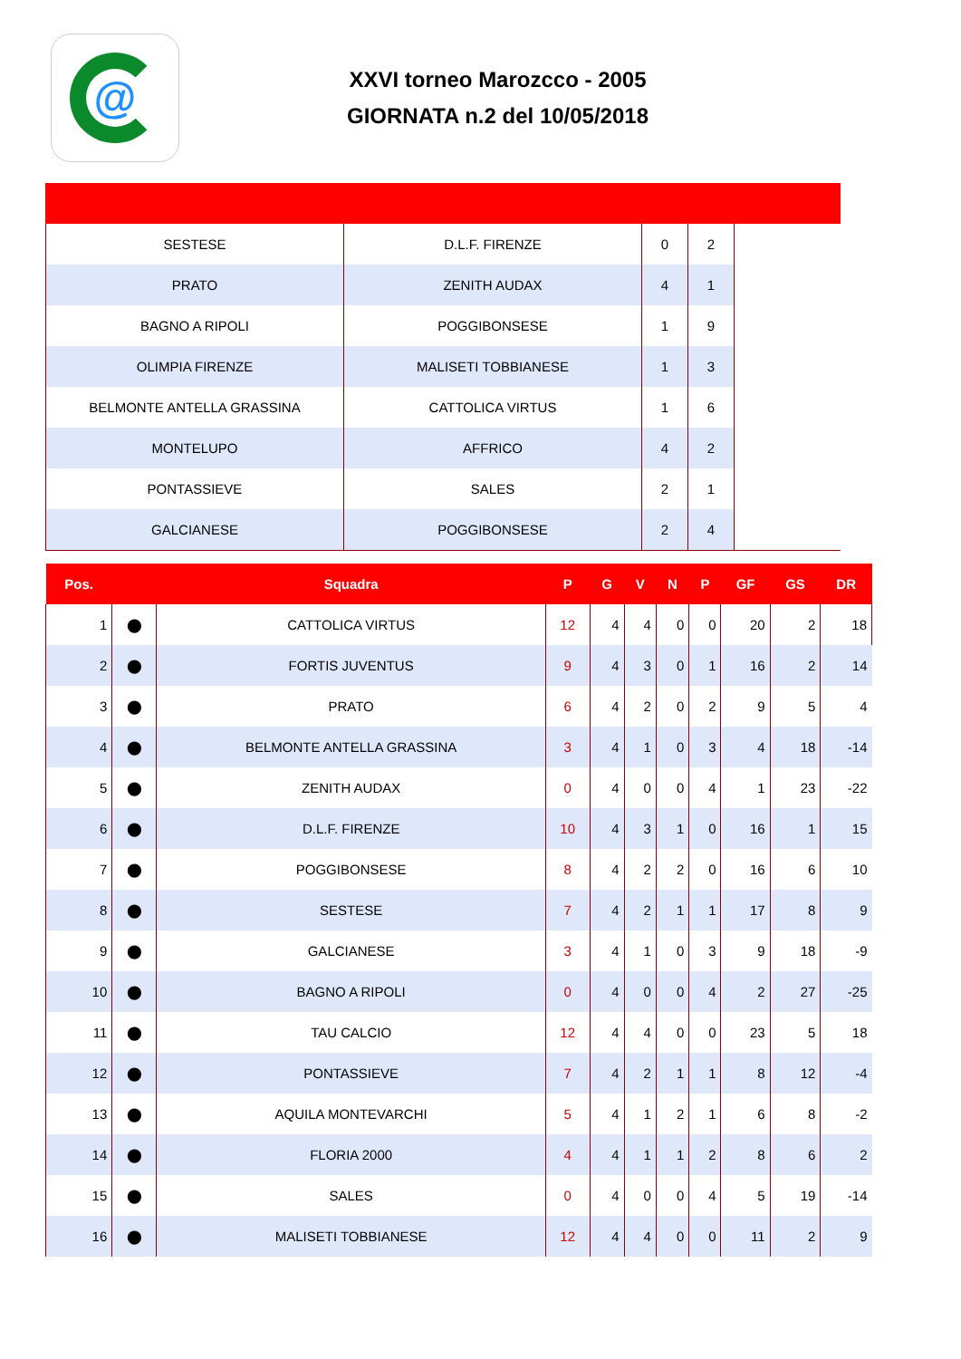@
XXVI torneo Marozcco - 2005
GIORNATA n.2 del 10/05/2018
| SESTESE | D.L.F. FIRENZE | 0 | 2 | |
| PRATO | ZENITH AUDAX | 4 | 1 | |
| BAGNO A RIPOLI | POGGIBONSESE | 1 | 9 | |
| OLIMPIA FIRENZE | MALISETI TOBBIANESE | 1 | 3 | |
| BELMONTE ANTELLA GRASSINA | CATTOLICA VIRTUS | 1 | 6 | |
| MONTELUPO | AFFRICO | 4 | 2 | |
| PONTASSIEVE | SALES | 2 | 1 | |
| GALCIANESE | POGGIBONSESE | 2 | 4 | |
| Pos. | | Squadra | P | G | V | N | P | GF | GS | DR |
| --- | --- | --- | --- | --- | --- | --- | --- | --- | --- | --- |
| 1 | ⬤ | CATTOLICA VIRTUS | 12 | 4 | 4 | 0 | 0 | 20 | 2 | 18 |
| 2 | ⬤ | FORTIS JUVENTUS | 9 | 4 | 3 | 0 | 1 | 16 | 2 | 14 |
| 3 | ⬤ | PRATO | 6 | 4 | 2 | 0 | 2 | 9 | 5 | 4 |
| 4 | ⬤ | BELMONTE ANTELLA GRASSINA | 3 | 4 | 1 | 0 | 3 | 4 | 18 | -14 |
| 5 | ⬤ | ZENITH AUDAX | 0 | 4 | 0 | 0 | 4 | 1 | 23 | -22 |
| 6 | ⬤ | D.L.F. FIRENZE | 10 | 4 | 3 | 1 | 0 | 16 | 1 | 15 |
| 7 | ⬤ | POGGIBONSESE | 8 | 4 | 2 | 2 | 0 | 16 | 6 | 10 |
| 8 | ⬤ | SESTESE | 7 | 4 | 2 | 1 | 1 | 17 | 8 | 9 |
| 9 | ⬤ | GALCIANESE | 3 | 4 | 1 | 0 | 3 | 9 | 18 | -9 |
| 10 | ⬤ | BAGNO A RIPOLI | 0 | 4 | 0 | 0 | 4 | 2 | 27 | -25 |
| 11 | ⬤ | TAU CALCIO | 12 | 4 | 4 | 0 | 0 | 23 | 5 | 18 |
| 12 | ⬤ | PONTASSIEVE | 7 | 4 | 2 | 1 | 1 | 8 | 12 | -4 |
| 13 | ⬤ | AQUILA MONTEVARCHI | 5 | 4 | 1 | 2 | 1 | 6 | 8 | -2 |
| 14 | ⬤ | FLORIA 2000 | 4 | 4 | 1 | 1 | 2 | 8 | 6 | 2 |
| 15 | ⬤ | SALES | 0 | 4 | 0 | 0 | 4 | 5 | 19 | -14 |
| 16 | ⬤ | MALISETI TOBBIANESE | 12 | 4 | 4 | 0 | 0 | 11 | 2 | 9 |